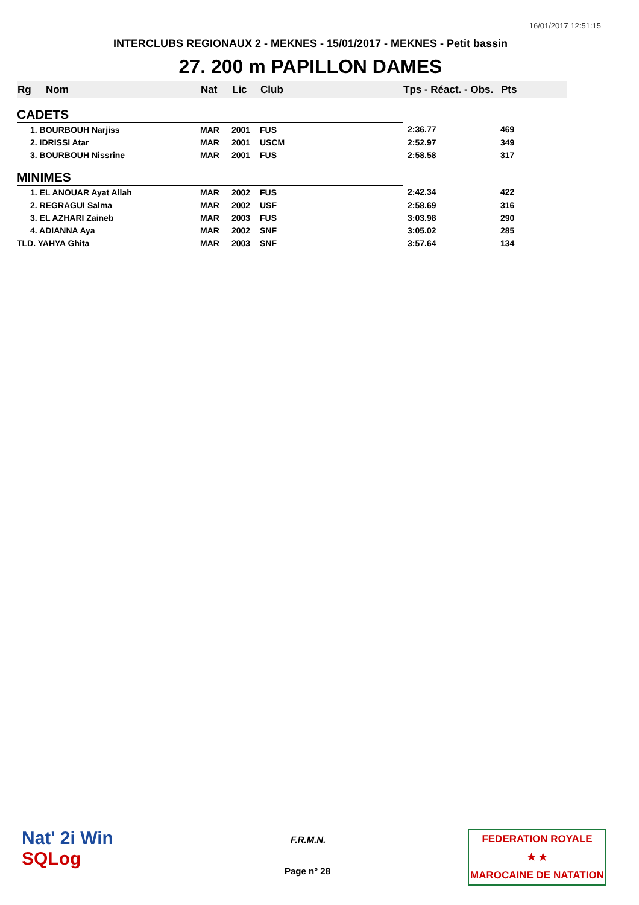16/01/2017 12:51:15
INTERCLUBS REGIONAUX 2 - MEKNES - 15/01/2017 - MEKNES - Petit bassin
27. 200 m PAPILLON DAMES
| Rg | Nom | Nat | Lic | Club | Tps - Réact. - Obs. | Pts |
| --- | --- | --- | --- | --- | --- | --- |
| CADETS | | | | | | |
| 1. BOURBOUH Narjiss | | MAR | 2001 | FUS | 2:36.77 | 469 |
| 2. IDRISSI Atar | | MAR | 2001 | USCM | 2:52.97 | 349 |
| 3. BOURBOUH Nissrine | | MAR | 2001 | FUS | 2:58.58 | 317 |
| MINIMES | | | | | | |
| 1. EL ANOUAR Ayat Allah | | MAR | 2002 | FUS | 2:42.34 | 422 |
| 2. REGRAGUI Salma | | MAR | 2002 | USF | 2:58.69 | 316 |
| 3. EL AZHARI Zaineb | | MAR | 2003 | FUS | 3:03.98 | 290 |
| 4. ADIANNA Aya | | MAR | 2002 | SNF | 3:05.02 | 285 |
| TLD. YAHYA Ghita | | MAR | 2003 | SNF | 3:57.64 | 134 |
Nat' 2i Win
SQLog
F.R.M.N.
Page n° 28
FEDERATION ROYALE
★ ★
MAROCAINE DE NATATION